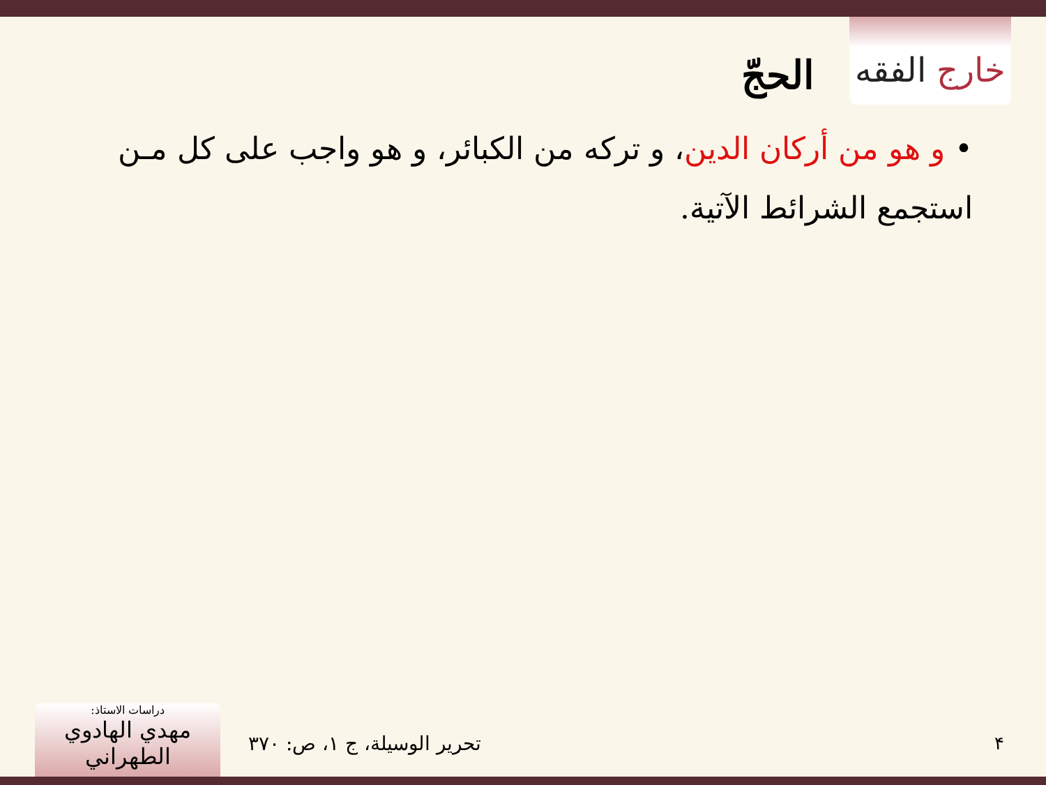خارج الفقه
الحجّ
• و هو من أركان الدين، و تركه من الكبائر، و هو واجب على كل مـن استجمع الشرائط الآتية.
دراسات الاستاذ:
مهدي الهادوي الطهراني
تحرير الوسيلة، ج ۱، ص: ۳۷۰ ۴